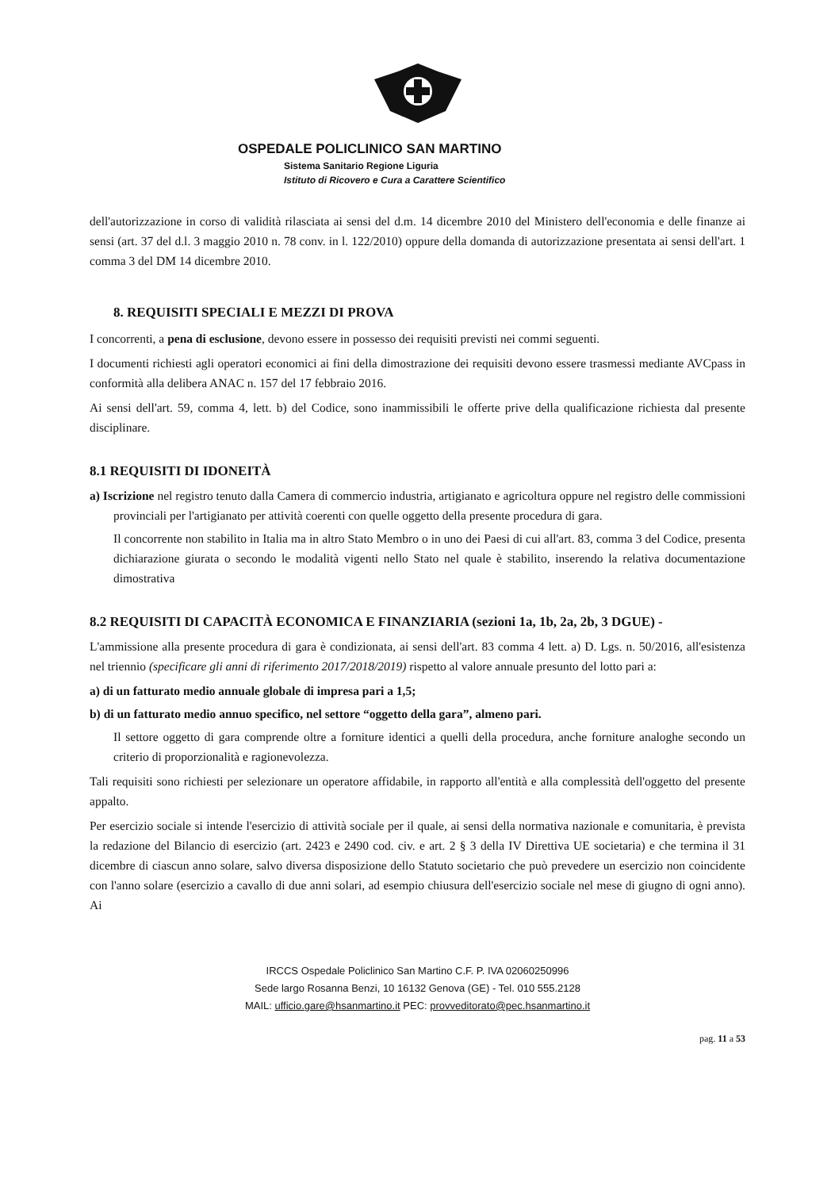OSPEDALE POLICLINICO SAN MARTINO
Sistema Sanitario Regione Liguria
Istituto di Ricovero e Cura a Carattere Scientifico
dell'autorizzazione in corso di validità rilasciata ai sensi del d.m. 14 dicembre 2010 del Ministero dell'economia e delle finanze ai sensi (art. 37 del d.l. 3 maggio 2010 n. 78 conv. in l. 122/2010) oppure della domanda di autorizzazione presentata ai sensi dell'art. 1 comma 3 del DM 14 dicembre 2010.
8. REQUISITI SPECIALI E MEZZI DI PROVA
I concorrenti, a pena di esclusione, devono essere in possesso dei requisiti previsti nei commi seguenti.
I documenti richiesti agli operatori economici ai fini della dimostrazione dei requisiti devono essere trasmessi mediante AVCpass in conformità alla delibera ANAC n. 157 del 17 febbraio 2016.
Ai sensi dell'art. 59, comma 4, lett. b) del Codice, sono inammissibili le offerte prive della qualificazione richiesta dal presente disciplinare.
8.1 REQUISITI DI IDONEITÀ
a) Iscrizione nel registro tenuto dalla Camera di commercio industria, artigianato e agricoltura oppure nel registro delle commissioni provinciali per l'artigianato per attività coerenti con quelle oggetto della presente procedura di gara.
Il concorrente non stabilito in Italia ma in altro Stato Membro o in uno dei Paesi di cui all'art. 83, comma 3 del Codice, presenta dichiarazione giurata o secondo le modalità vigenti nello Stato nel quale è stabilito, inserendo la relativa documentazione dimostrativa
8.2 REQUISITI DI CAPACITÀ ECONOMICA E FINANZIARIA (sezioni 1a, 1b, 2a, 2b, 3 DGUE) -
L'ammissione alla presente procedura di gara è condizionata, ai sensi dell'art. 83 comma 4 lett. a) D. Lgs. n. 50/2016, all'esistenza nel triennio (specificare gli anni di riferimento 2017/2018/2019) rispetto al valore annuale presunto del lotto pari a:
a) di un fatturato medio annuale globale di impresa pari a 1,5;
b) di un fatturato medio annuo specifico, nel settore “oggetto della gara”, almeno pari.
Il settore oggetto di gara comprende oltre a forniture identici a quelli della procedura, anche forniture analoghe secondo un criterio di proporzionalità e ragionevolezza.
Tali requisiti sono richiesti per selezionare un operatore affidabile, in rapporto all'entità e alla complessità dell'oggetto del presente appalto.
Per esercizio sociale si intende l'esercizio di attività sociale per il quale, ai sensi della normativa nazionale e comunitaria, è prevista la redazione del Bilancio di esercizio (art. 2423 e 2490 cod. civ. e art. 2 § 3 della IV Direttiva UE societaria) e che termina il 31 dicembre di ciascun anno solare, salvo diversa disposizione dello Statuto societario che può prevedere un esercizio non coincidente con l'anno solare (esercizio a cavallo di due anni solari, ad esempio chiusura dell'esercizio sociale nel mese di giugno di ogni anno). Ai
IRCCS Ospedale Policlinico San Martino C.F. P. IVA 02060250996
Sede largo Rosanna Benzi, 10 16132 Genova (GE) - Tel. 010 555.2128
MAIL: ufficio.gare@hsanmartino.it PEC: provveditorato@pec.hsanmartino.it
pag. 11 a 53